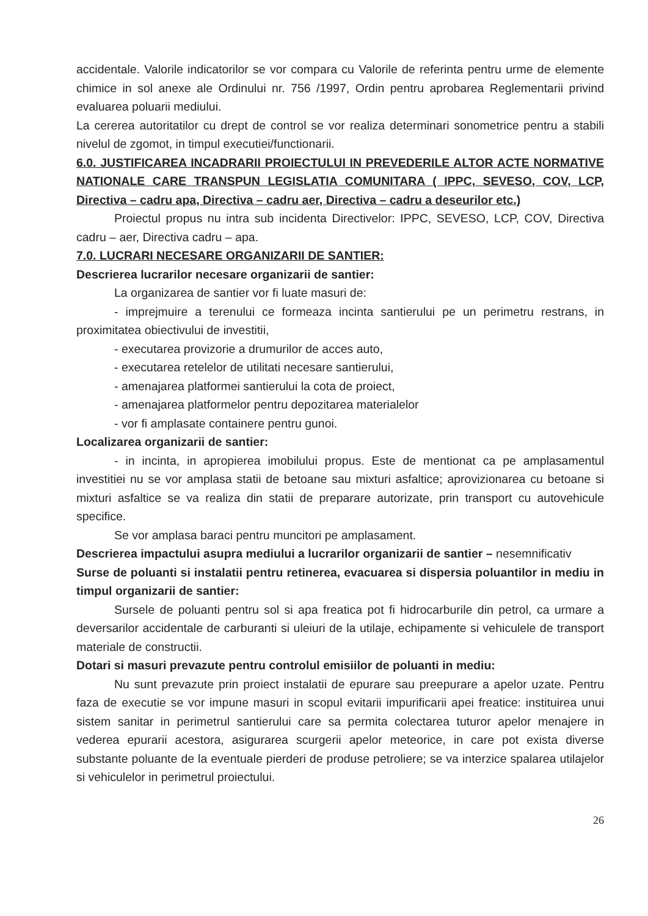accidentale. Valorile indicatorilor se vor compara cu Valorile de referinta pentru urme de elemente chimice in sol anexe ale Ordinului nr. 756 /1997, Ordin pentru aprobarea Reglementarii privind evaluarea poluarii mediului.
La cererea autoritatilor cu drept de control se vor realiza determinari sonometrice pentru a stabili nivelul de zgomot, in timpul executiei/functionarii.
6.0. JUSTIFICAREA INCADRARII PROIECTULUI IN PREVEDERILE ALTOR ACTE NORMATIVE NATIONALE CARE TRANSPUN LEGISLATIA COMUNITARA ( IPPC, SEVESO, COV, LCP, Directiva – cadru apa, Directiva – cadru aer, Directiva – cadru a deseurilor etc.)
Proiectul propus nu intra sub incidenta Directivelor: IPPC, SEVESO, LCP, COV, Directiva cadru – aer, Directiva cadru – apa.
7.0. LUCRARI NECESARE ORGANIZARII DE SANTIER:
Descrierea lucrarilor necesare organizarii de santier:
La organizarea de santier vor fi luate masuri de:
- imprejmuire a terenului ce formeaza incinta santierului pe un perimetru restrans, in proximitatea obiectivului de investitii,
- executarea provizorie a drumurilor de acces auto,
- executarea retelelor de utilitati necesare santierului,
- amenajarea platformei santierului la cota de proiect,
- amenajarea platformelor pentru depozitarea materialelor
- vor fi amplasate containere pentru gunoi.
Localizarea organizarii de santier:
- in incinta, in apropierea imobilului propus. Este de mentionat ca pe amplasamentul investitiei nu se vor amplasa statii de betoane sau mixturi asfaltice; aprovizionarea cu betoane si mixturi asfaltice se va realiza din statii de preparare autorizate, prin transport cu autovehicule specifice.
Se vor amplasa baraci pentru muncitori pe amplasament.
Descrierea impactului asupra mediului a lucrarilor organizarii de santier – nesemnificativ
Surse de poluanti si instalatii pentru retinerea, evacuarea si dispersia poluantilor in mediu in timpul organizarii de santier:
Sursele de poluanti pentru sol si apa freatica pot fi hidrocarburile din petrol, ca urmare a deversarilor accidentale de carburanti si uleiuri de la utilaje, echipamente si vehiculele de transport materiale de constructii.
Dotari si masuri prevazute pentru controlul emisiilor de poluanti in mediu:
Nu sunt prevazute prin proiect instalatii de epurare sau preepurare a apelor uzate. Pentru faza de executie se vor impune masuri in scopul evitarii impurificarii apei freatice: instituirea unui sistem sanitar in perimetrul santierului care sa permita colectarea tuturor apelor menajere in vederea epurarii acestora, asigurarea scurgerii apelor meteorice, in care pot exista diverse substante poluante de la eventuale pierderi de produse petroliere; se va interzice spalarea utilajelor si vehiculelor in perimetrul proiectului.
26